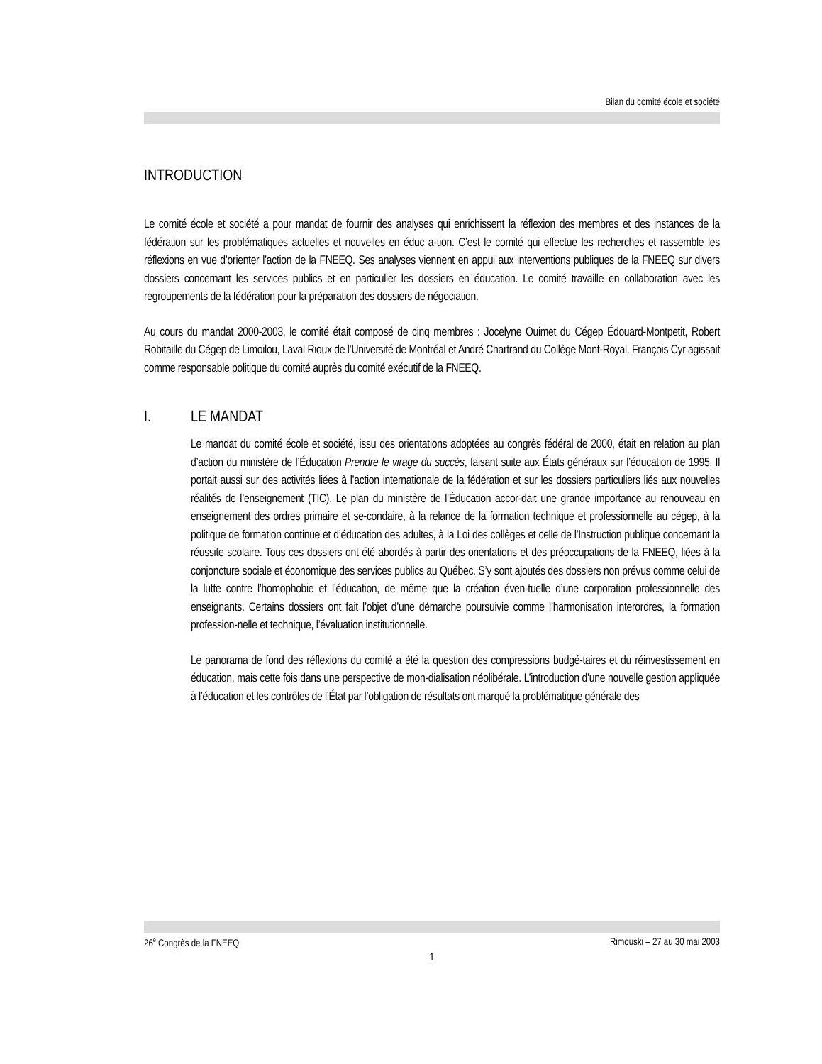Bilan du comité école et société
INTRODUCTION
Le comité école et société a pour mandat de fournir des analyses qui enrichissent la réflexion des membres et des instances de la fédération sur les problématiques actuelles et nouvelles en éduc a-tion. C’est le comité qui effectue les recherches et rassemble les réflexions en vue d’orienter l’action de la FNEEQ. Ses analyses viennent en appui aux interventions publiques de la FNEEQ sur divers dossiers concernant les services publics et en particulier les dossiers en éducation. Le comité travaille en collaboration avec les regroupements de la fédération pour la préparation des dossiers de négociation.
Au cours du mandat 2000-2003, le comité était composé de cinq membres : Jocelyne Ouimet du Cégep Édouard-Montpetit, Robert Robitaille du Cégep de Limoilou, Laval Rioux de l’Université de Montréal et André Chartrand du Collège Mont-Royal. François Cyr agissait comme responsable politique du comité auprès du comité exécutif de la FNEEQ.
I. LE MANDAT
Le mandat du comité école et société, issu des orientations adoptées au congrès fédéral de 2000, était en relation au plan d’action du ministère de l’Éducation Prendre le virage du succès, faisant suite aux États généraux sur l’éducation de 1995. Il portait aussi sur des activités liées à l’action internationale de la fédération et sur les dossiers particuliers liés aux nouvelles réalités de l’enseignement (TIC). Le plan du ministère de l’Éducation accor-dait une grande importance au renouveau en enseignement des ordres primaire et se-condaire, à la relance de la formation technique et professionnelle au cégep, à la politique de formation continue et d’éducation des adultes, à la Loi des collèges et celle de l’Instruction publique concernant la réussite scolaire. Tous ces dossiers ont été abordés à partir des orientations et des préoccupations de la FNEEQ, liées à la conjoncture sociale et économique des services publics au Québec. S’y sont ajoutés des dossiers non prévus comme celui de la lutte contre l’homophobie et l’éducation, de même que la création éven-tuelle d’une corporation professionnelle des enseignants. Certains dossiers ont fait l’objet d’une démarche poursuivie comme l’harmonisation interordres, la formation profession-nelle et technique, l’évaluation institutionnelle.
Le panorama de fond des réflexions du comité a été la question des compressions budgé-taires et du réinvestissement en éducation, mais cette fois dans une perspective de mon-dialisation néolibérale. L’introduction d’une nouvelle gestion appliquée à l’éducation et les contrôles de l’État par l’obligation de résultats ont marqué la problématique générale des
26<sup>e</sup> Congrès de la FNEEQ Rimouski – 27 au 30 mai 2003
1